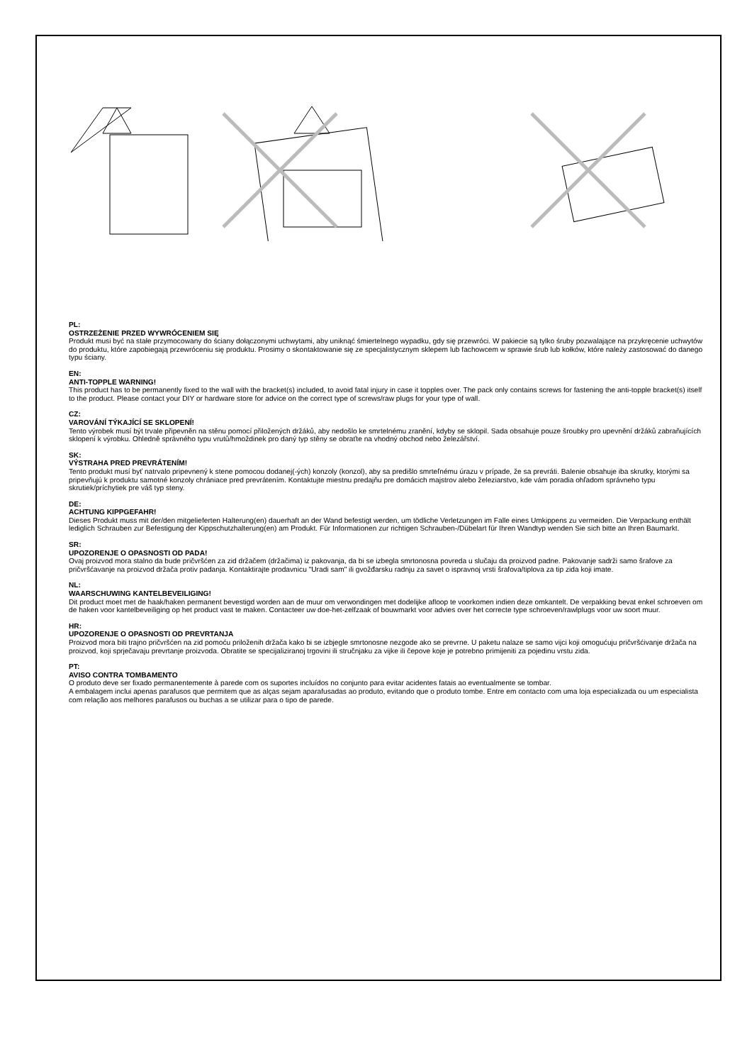PL:
OSTRZEŻENIE PRZED WYWRÓCENIEM SIĘ
Produkt musi być na stałe przymocowany do ściany dołączonymi uchwytami, aby uniknąć śmiertelnego wypadku, gdy się przewróci. W pakiecie są tylko śruby pozwalające na przykręcenie uchwytów do produktu, które zapobiegają przewróceniu się produktu. Prosimy o skontaktowanie się ze specjalistycznym sklepem lub fachowcem w sprawie śrub lub kołków, które należy zastosować do danego typu ściany.
EN:
ANTI-TOPPLE WARNING!
This product has to be permanently fixed to the wall with the bracket(s) included, to avoid fatal injury in case it topples over. The pack only contains screws for fastening the anti-topple bracket(s) itself to the product. Please contact your DIY or hardware store for advice on the correct type of screws/raw plugs for your type of wall.
CZ:
VAROVÁNÍ TÝKAJÍCÍ SE SKLOPENÍ!
Tento výrobek musí být trvale připevněn na stěnu pomocí přiložených držáků, aby nedošlo ke smrtelnému zranění, kdyby se sklopil. Sada obsahuje pouze šroubky pro upevnění držáků zabraňujících sklopení k výrobku. Ohledně správného typu vrutů/hmoždinek pro daný typ stěny se obraťte na vhodný obchod nebo železářství.
SK:
VÝSTRAHA PRED PREVRÁTENÍM!
Tento produkt musí byť natrvalo pripevnený k stene pomocou dodanej(-ých) konzoly (konzol), aby sa predišlo smrteľnému úrazu v prípade, že sa prevráti. Balenie obsahuje iba skrutky, ktorými sa pripevňujú k produktu samotné konzoly chrániace pred prevrátením. Kontaktujte miestnu predajňu pre domácich majstrov alebo železiarstvo, kde vám poradia ohľadom správneho typu skrutiek/príchytiek pre váš typ steny.
DE:
ACHTUNG KIPPGEFAHR!
Dieses Produkt muss mit der/den mitgelieferten Halterung(en) dauerhaft an der Wand befestigt werden, um tödliche Verletzungen im Falle eines Umkippens zu vermeiden. Die Verpackung enthält lediglich Schrauben zur Befestigung der Kippschutzhalterung(en) am Produkt. Für Informationen zur richtigen Schrauben-/Dübelart für Ihren Wandtyp wenden Sie sich bitte an Ihren Baumarkt.
SR:
UPOZORENJE O OPASNOSTI OD PADA!
Ovaj proizvod mora stalno da bude pričvršćen za zid držačem (držačima) iz pakovanja, da bi se izbegla smrtonosna povreda u slučaju da proizvod padne. Pakovanje sadrži samo šrafove za pričvršćavanje na proizvod držača protiv padanja. Kontaktirajte prodavnicu "Uradi sam" ili gvožđarsku radnju za savet o ispravnoj vrsti šrafova/tiplova za tip zida koji imate.
NL:
WAARSCHUWING KANTELBEVEILIGING!
Dit product moet met de haak/haken permanent bevestigd worden aan de muur om verwondingen met dodelijke afloop te voorkomen indien deze omkantelt. De verpakking bevat enkel schroeven om de haken voor kantelbeveiliging op het product vast te maken. Contacteer uw doe-het-zelfzaak of bouwmarkt voor advies over het correcte type schroeven/rawlplugs voor uw soort muur.
HR:
UPOZORENJE O OPASNOSTI OD PREVRTANJA
Proizvod mora biti trajno pričvršćen na zid pomoću priloženih držača kako bi se izbjegle smrtonosne nezgode ako se prevrne. U paketu nalaze se samo vijci koji omogućuju pričvršćivanje držača na proizvod, koji sprječavaju prevrtanje proizvoda. Obratite se specijaliziranoj trgovini ili stručnjaku za vijke ili čepove koje je potrebno primijeniti za pojedinu vrstu zida.
PT:
AVISO CONTRA TOMBAMENTO
O produto deve ser fixado permanentemente à parede com os suportes incluídos no conjunto para evitar acidentes fatais ao eventualmente se tombar.
A embalagem inclui apenas parafusos que permitem que as alças sejam aparafusadas ao produto, evitando que o produto tombe. Entre em contacto com uma loja especializada ou um especialista com relação aos melhores parafusos ou buchas a se utilizar para o tipo de parede.